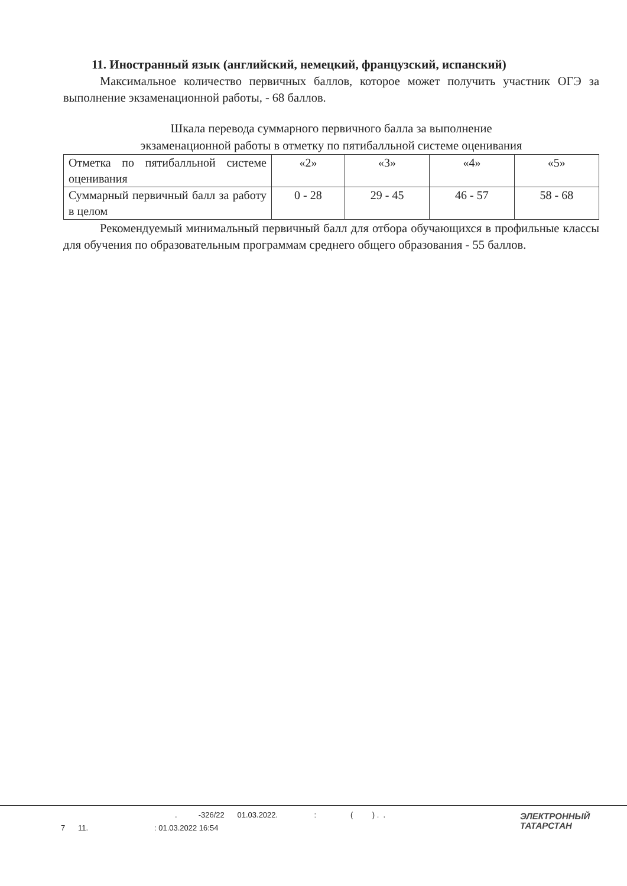11. Иностранный язык (английский, немецкий, французский, испанский)
Максимальное количество первичных баллов, которое может получить участник ОГЭ за выполнение экзаменационной работы, - 68 баллов.
Шкала перевода суммарного первичного балла за выполнение
экзаменационной работы в отметку по пятибалльной системе оценивания
| Отметка по пятибалльной системе оценивания | «2» | «3» | «4» | «5» |
| Суммарный первичный балл за работу в целом | 0 - 28 | 29 - 45 | 46 - 57 | 58 - 68 |
Рекомендуемый минимальный первичный балл для отбора обучающихся в профильные классы для обучения по образовательным программам среднего общего образования - 55 баллов.
. -326/22 01.03.2022. : ( ) . .
7 11. : 01.03.2022 16:54
ЭЛЕКТРОННЫЙ
ТАТАРСТАН